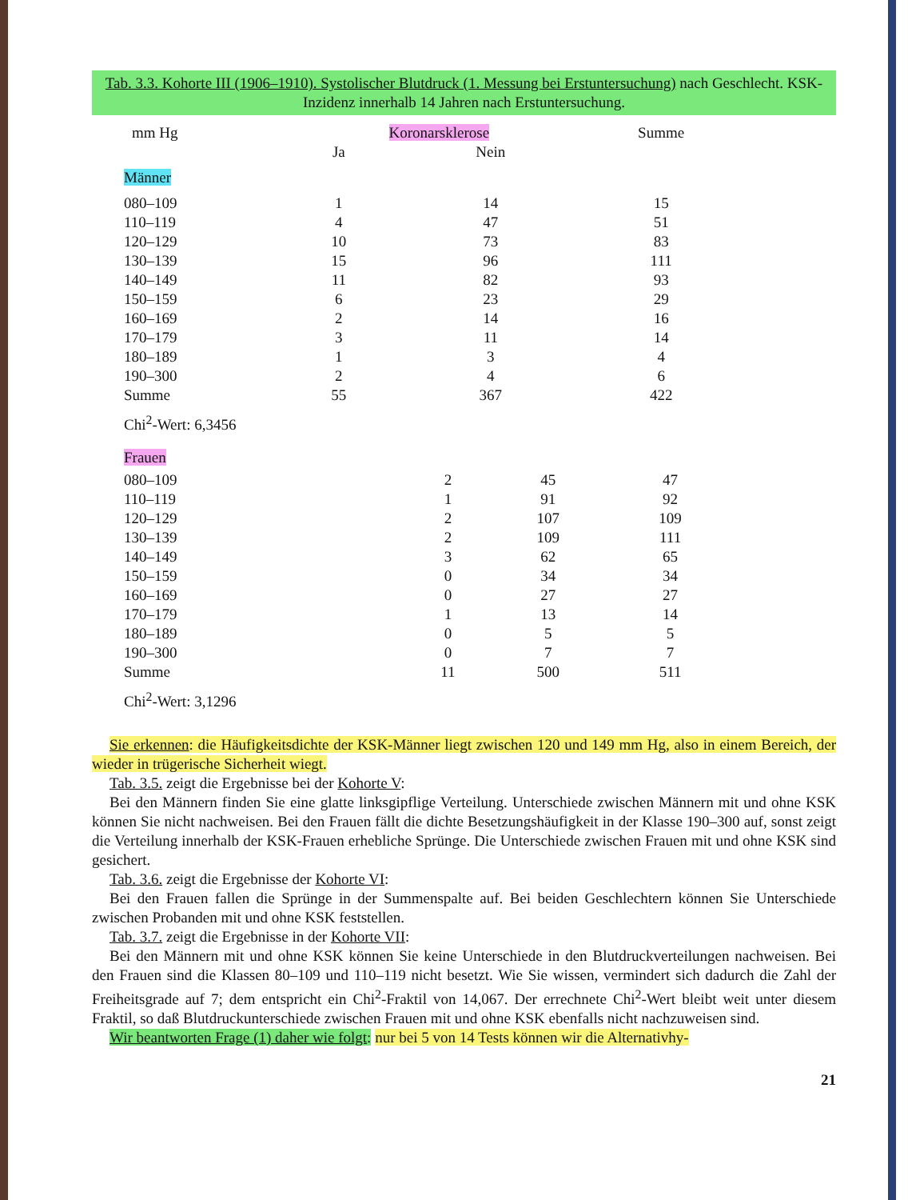Tab. 3.3. Kohorte III (1906–1910). Systolischer Blutdruck (1. Messung bei Erstuntersuchung) nach Geschlecht. KSK-Inzidenz innerhalb 14 Jahren nach Erstuntersuchung.
| mm Hg | Koronarsklerose | | Summe |
| --- | --- | --- | --- |
| | Ja | Nein | |
| Männer | | | |
| 080–109 | 1 | 14 | 15 |
| 110–119 | 4 | 47 | 51 |
| 120–129 | 10 | 73 | 83 |
| 130–139 | 15 | 96 | 111 |
| 140–149 | 11 | 82 | 93 |
| 150–159 | 6 | 23 | 29 |
| 160–169 | 2 | 14 | 16 |
| 170–179 | 3 | 11 | 14 |
| 180–189 | 1 | 3 | 4 |
| 190–300 | 2 | 4 | 6 |
| Summe | 55 | 367 | 422 |
Chi<sup>2</sup>-Wert: 6,3456
| Frauen | | | |
| 080–109 | 2 | 45 | 47 |
| 110–119 | 1 | 91 | 92 |
| 120–129 | 2 | 107 | 109 |
| 130–139 | 2 | 109 | 111 |
| 140–149 | 3 | 62 | 65 |
| 150–159 | 0 | 34 | 34 |
| 160–169 | 0 | 27 | 27 |
| 170–179 | 1 | 13 | 14 |
| 180–189 | 0 | 5 | 5 |
| 190–300 | 0 | 7 | 7 |
| Summe | 11 | 500 | 511 |
Chi<sup>2</sup>-Wert: 3,1296
Sie erkennen: die Häufigkeitsdichte der KSK-Männer liegt zwischen 120 und 149 mm Hg, also in einem Bereich, der wieder in trügerische Sicherheit wiegt.
Tab. 3.5. zeigt die Ergebnisse bei der Kohorte V:
Bei den Männern finden Sie eine glatte linksgipflige Verteilung. Unterschiede zwischen Männern mit und ohne KSK können Sie nicht nachweisen. Bei den Frauen fällt die dichte Besetzungshäufigkeit in der Klasse 190–300 auf, sonst zeigt die Verteilung innerhalb der KSK-Frauen erhebliche Sprünge. Die Unterschiede zwischen Frauen mit und ohne KSK sind gesichert.
Tab. 3.6. zeigt die Ergebnisse der Kohorte VI:
Bei den Frauen fallen die Sprünge in der Summenspalte auf. Bei beiden Geschlechtern können Sie Unterschiede zwischen Probanden mit und ohne KSK feststellen.
Tab. 3.7. zeigt die Ergebnisse in der Kohorte VII:
Bei den Männern mit und ohne KSK können Sie keine Unterschiede in den Blutdruckverteilungen nachweisen. Bei den Frauen sind die Klassen 80–109 und 110–119 nicht besetzt. Wie Sie wissen, vermindert sich dadurch die Zahl der Freiheitsgrade auf 7; dem entspricht ein Chi<sup>2</sup>-Fraktil von 14,067. Der errechnete Chi<sup>2</sup>-Wert bleibt weit unter diesem Fraktil, so daß Blutdruckunterschiede zwischen Frauen mit und ohne KSK ebenfalls nicht nachzuweisen sind.
Wir beantworten Frage (1) daher wie folgt: nur bei 5 von 14 Tests können wir die Alternativhy-
21